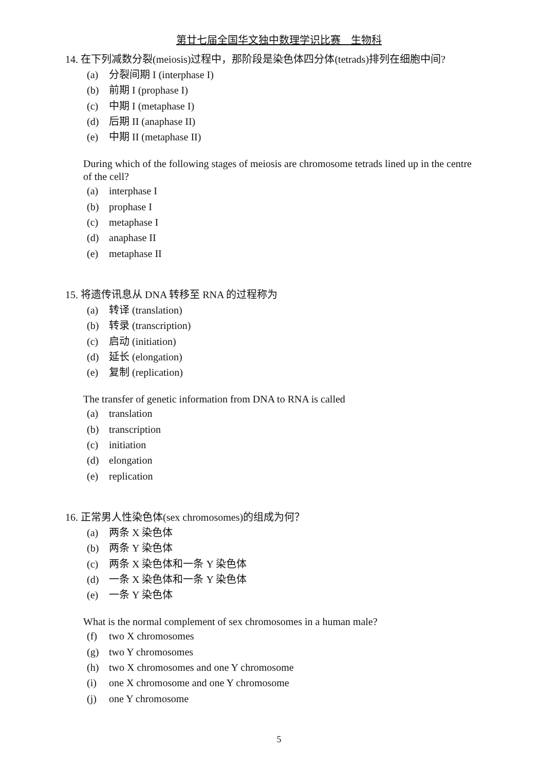第廿七届全国华文独中数理学识比赛　生物科
14. 在下列减数分裂(meiosis)过程中，那阶段是染色体四分体(tetrads)排列在细胞中间?
(a) 分裂间期 I (interphase I)
(b) 前期 I (prophase I)
(c) 中期 I (metaphase I)
(d) 后期 II (anaphase II)
(e) 中期 II (metaphase II)
During which of the following stages of meiosis are chromosome tetrads lined up in the centre of the cell?
(a) interphase I
(b) prophase I
(c) metaphase I
(d) anaphase II
(e) metaphase II
15. 将遗传讯息从 DNA 转移至 RNA 的过程称为
(a) 转译 (translation)
(b) 转录 (transcription)
(c) 启动 (initiation)
(d) 延长 (elongation)
(e) 复制 (replication)
The transfer of genetic information from DNA to RNA is called
(a) translation
(b) transcription
(c) initiation
(d) elongation
(e) replication
16. 正常男人性染色体(sex chromosomes)的组成为何？
(a) 两条 X 染色体
(b) 两条 Y 染色体
(c) 两条 X 染色体和一条 Y 染色体
(d) 一条 X 染色体和一条 Y 染色体
(e) 一条 Y 染色体
What is the normal complement of sex chromosomes in a human male?
(f) two X chromosomes
(g) two Y chromosomes
(h) two X chromosomes and one Y chromosome
(i) one X chromosome and one Y chromosome
(j) one Y chromosome
5